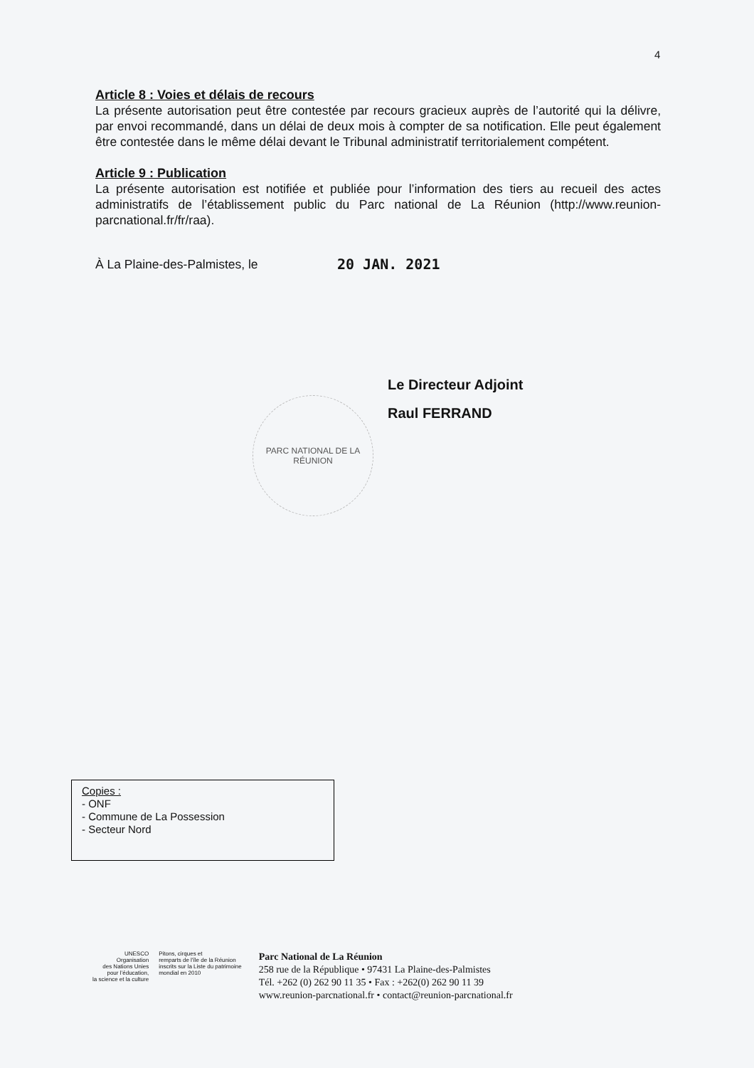4
Article 8 : Voies et délais de recours
La présente autorisation peut être contestée par recours gracieux auprès de l’autorité qui la délivre, par envoi recommandé, dans un délai de deux mois à compter de sa notification. Elle peut également être contestée dans le même délai devant le Tribunal administratif territorialement compétent.
Article 9 : Publication
La présente autorisation est notifiée et publiée pour l’information des tiers au recueil des actes administratifs de l’établissement public du Parc national de La Réunion (http://www.reunion-parcnational.fr/fr/raa).
À La Plaine-des-Palmistes, le 20 JAN. 2021
Le Directeur Adjoint
Raul FERRAND
PARC NATIONAL DE LA RÉUNION
Copies :
- ONF
- Commune de La Possession
- Secteur Nord
UNESCO
Organisation
des Nations Unies
pour l’éducation,
la science et la culture
Pitons, cirques et
remparts de l’île de la Réunion
inscrits sur la Liste du patrimoine
mondial en 2010
Parc National de La Réunion
258 rue de la République • 97431 La Plaine-des-Palmistes
Tél. +262 (0) 262 90 11 35 • Fax : +262(0) 262 90 11 39
www.reunion-parcnational.fr • contact@reunion-parcnational.fr